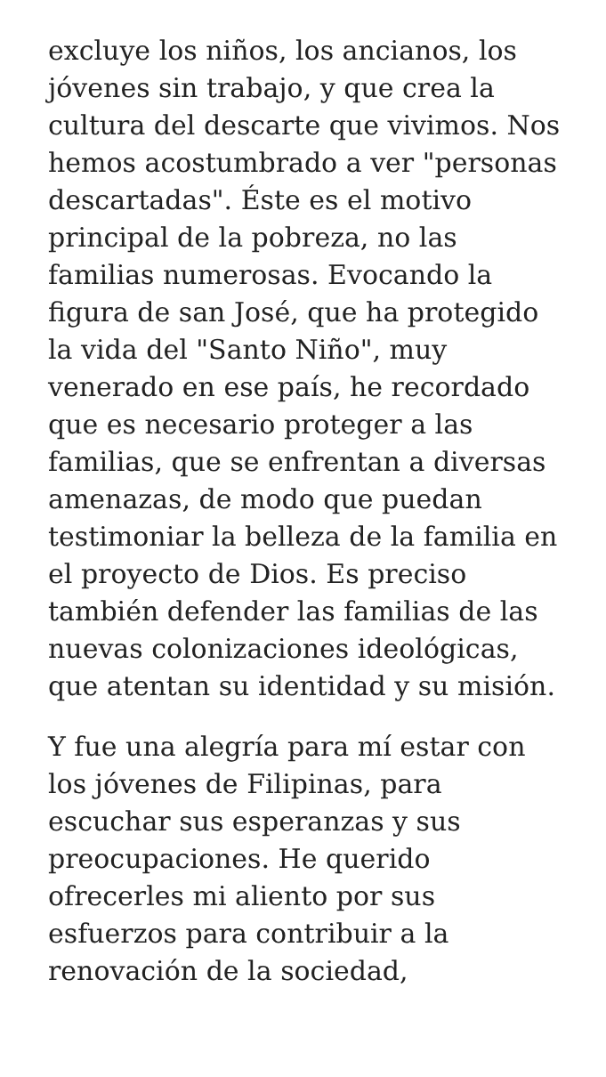excluye los niños, los ancianos, los jóvenes sin trabajo, y que crea la cultura del descarte que vivimos. Nos hemos acostumbrado a ver "personas descartadas". Éste es el motivo principal de la pobreza, no las familias numerosas. Evocando la figura de san José, que ha protegido la vida del "Santo Niño", muy venerado en ese país, he recordado que es necesario proteger a las familias, que se enfrentan a diversas amenazas, de modo que puedan testimoniar la belleza de la familia en el proyecto de Dios. Es preciso también defender las familias de las nuevas colonizaciones ideológicas, que atentan su identidad y su misión.
Y fue una alegría para mí estar con los jóvenes de Filipinas, para escuchar sus esperanzas y sus preocupaciones. He querido ofrecerles mi aliento por sus esfuerzos para contribuir a la renovación de la sociedad,